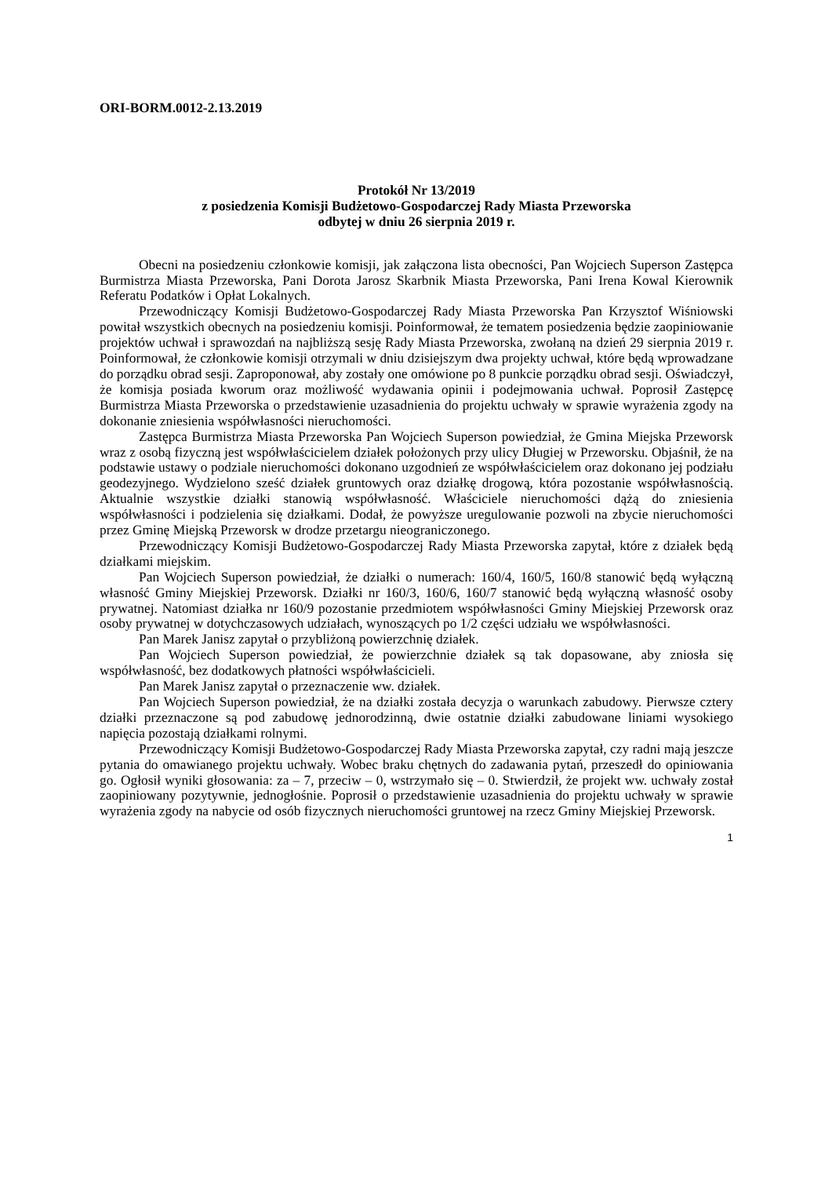ORI-BORM.0012-2.13.2019
Protokół Nr 13/2019
z posiedzenia Komisji Budżetowo-Gospodarczej Rady Miasta Przeworska
odbytej w dniu 26 sierpnia 2019 r.
Obecni na posiedzeniu członkowie komisji, jak załączona lista obecności, Pan Wojciech Superson Zastępca Burmistrza Miasta Przeworska, Pani Dorota Jarosz Skarbnik Miasta Przeworska, Pani Irena Kowal Kierownik Referatu Podatków i Opłat Lokalnych.
Przewodniczący Komisji Budżetowo-Gospodarczej Rady Miasta Przeworska Pan Krzysztof Wiśniowski powitał wszystkich obecnych na posiedzeniu komisji. Poinformował, że tematem posiedzenia będzie zaopiniowanie projektów uchwał i sprawozdań na najbliższą sesję Rady Miasta Przeworska, zwołaną na dzień 29 sierpnia 2019 r. Poinformował, że członkowie komisji otrzymali w dniu dzisiejszym dwa projekty uchwał, które będą wprowadzane do porządku obrad sesji. Zaproponował, aby zostały one omówione po 8 punkcie porządku obrad sesji. Oświadczył, że komisja posiada kworum oraz możliwość wydawania opinii i podejmowania uchwał. Poprosił Zastępcę Burmistrza Miasta Przeworska o przedstawienie uzasadnienia do projektu uchwały w sprawie wyrażenia zgody na dokonanie zniesienia współwłasności nieruchomości.
Zastępca Burmistrza Miasta Przeworska Pan Wojciech Superson powiedział, że Gmina Miejska Przeworsk wraz z osobą fizyczną jest współwłaścicielem działek położonych przy ulicy Długiej w Przeworsku. Objaśnił, że na podstawie ustawy o podziale nieruchomości dokonano uzgodnień ze współwłaścicielem oraz dokonano jej podziału geodezyjnego. Wydzielono sześć działek gruntowych oraz działkę drogową, która pozostanie współwłasnością. Aktualnie wszystkie działki stanowią współwłasność. Właściciele nieruchomości dążą do zniesienia współwłasności i podzielenia się działkami. Dodał, że powyższe uregulowanie pozwoli na zbycie nieruchomości przez Gminę Miejską Przeworsk w drodze przetargu nieograniczonego.
Przewodniczący Komisji Budżetowo-Gospodarczej Rady Miasta Przeworska zapytał, które z działek będą działkami miejskim.
Pan Wojciech Superson powiedział, że działki o numerach: 160/4, 160/5, 160/8 stanowić będą wyłączną własność Gminy Miejskiej Przeworsk. Działki nr 160/3, 160/6, 160/7 stanowić będą wyłączną własność osoby prywatnej. Natomiast działka nr 160/9 pozostanie przedmiotem współwłasności Gminy Miejskiej Przeworsk oraz osoby prywatnej w dotychczasowych udziałach, wynoszących po 1/2 części udziału we współwłasności.
Pan Marek Janisz zapytał o przybliżoną powierzchnię działek.
Pan Wojciech Superson powiedział, że powierzchnie działek są tak dopasowane, aby zniosła się współwłasność, bez dodatkowych płatności współwłaścicieli.
Pan Marek Janisz zapytał o przeznaczenie ww. działek.
Pan Wojciech Superson powiedział, że na działki została decyzja o warunkach zabudowy. Pierwsze cztery działki przeznaczone są pod zabudowę jednorodzinną, dwie ostatnie działki zabudowane liniami wysokiego napięcia pozostają działkami rolnymi.
Przewodniczący Komisji Budżetowo-Gospodarczej Rady Miasta Przeworska zapytał, czy radni mają jeszcze pytania do omawianego projektu uchwały. Wobec braku chętnych do zadawania pytań, przeszedł do opiniowania go. Ogłosił wyniki głosowania: za – 7, przeciw – 0, wstrzymało się – 0. Stwierdził, że projekt ww. uchwały został zaopiniowany pozytywnie, jednogłośnie. Poprosił o przedstawienie uzasadnienia do projektu uchwały w sprawie wyrażenia zgody na nabycie od osób fizycznych nieruchomości gruntowej na rzecz Gminy Miejskiej Przeworsk.
1